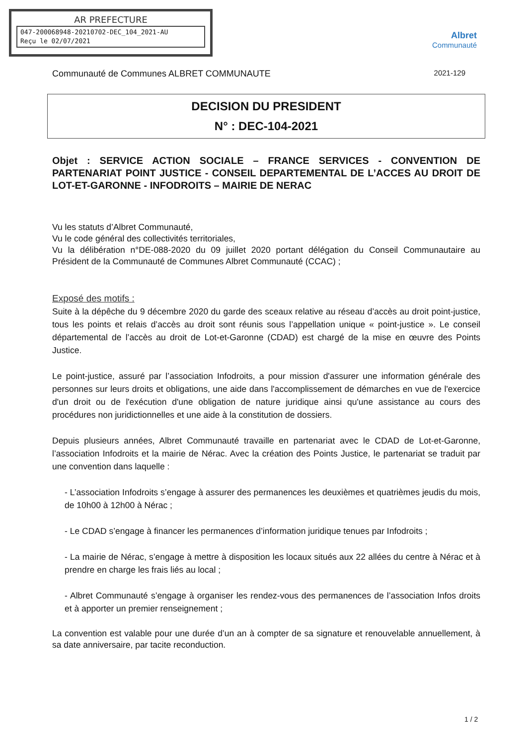AR PREFECTURE
047-200068948-20210702-DEC_104_2021-AU
Reçu le 02/07/2021
Albret
Communauté
Communauté de Communes ALBRET COMMUNAUTE 2021-129
DECISION DU PRESIDENT
N° : DEC-104-2021
Objet : SERVICE ACTION SOCIALE – FRANCE SERVICES - CONVENTION DE PARTENARIAT POINT JUSTICE - CONSEIL DEPARTEMENTAL DE L’ACCES AU DROIT DE LOT-ET-GARONNE - INFODROITS – MAIRIE DE NERAC
Vu les statuts d’Albret Communauté,
Vu le code général des collectivités territoriales,
Vu la délibération n°DE-088-2020 du 09 juillet 2020 portant délégation du Conseil Communautaire au Président de la Communauté de Communes Albret Communauté (CCAC) ;
Exposé des motifs :
Suite à la dépêche du 9 décembre 2020 du garde des sceaux relative au réseau d’accès au droit point-justice, tous les points et relais d’accès au droit sont réunis sous l’appellation unique « point-justice ». Le conseil départemental de l’accès au droit de Lot-et-Garonne (CDAD) est chargé de la mise en œuvre des Points Justice.
Le point-justice, assuré par l’association Infodroits, a pour mission d'assurer une information générale des personnes sur leurs droits et obligations, une aide dans l'accomplissement de démarches en vue de l'exercice d'un droit ou de l'exécution d'une obligation de nature juridique ainsi qu'une assistance au cours des procédures non juridictionnelles et une aide à la constitution de dossiers.
Depuis plusieurs années, Albret Communauté travaille en partenariat avec le CDAD de Lot-et-Garonne, l’association Infodroits et la mairie de Nérac. Avec la création des Points Justice, le partenariat se traduit par une convention dans laquelle :
- L’association Infodroits s’engage à assurer des permanences les deuxièmes et quatrièmes jeudis du mois, de 10h00 à 12h00 à Nérac ;
- Le CDAD s’engage à financer les permanences d’information juridique tenues par Infodroits ;
- La mairie de Nérac, s’engage à mettre à disposition les locaux situés aux 22 allées du centre à Nérac et à prendre en charge les frais liés au local ;
- Albret Communauté s’engage à organiser les rendez-vous des permanences de l’association Infos droits et à apporter un premier renseignement ;
La convention est valable pour une durée d’un an à compter de sa signature et renouvelable annuellement, à sa date anniversaire, par tacite reconduction.
1 / 2